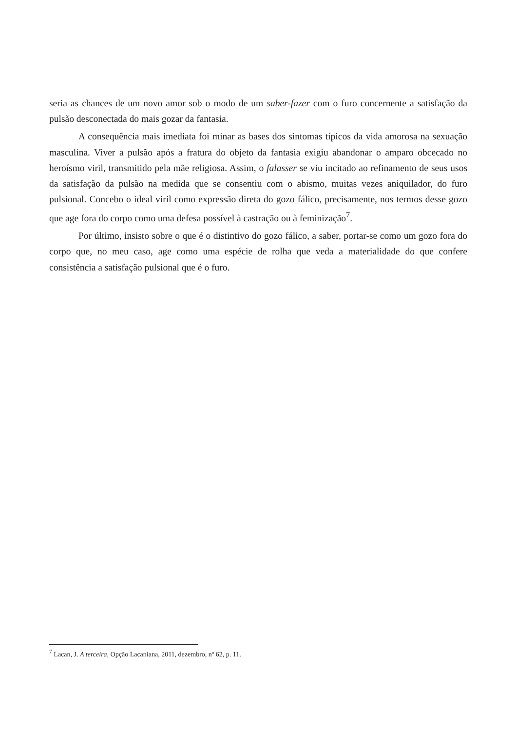seria as chances de um novo amor sob o modo de um saber-fazer com o furo concernente a satisfação da pulsão desconectada do mais gozar da fantasia.
A consequência mais imediata foi minar as bases dos sintomas típicos da vida amorosa na sexuação masculina. Viver a pulsão após a fratura do objeto da fantasia exigiu abandonar o amparo obcecado no heroísmo viril, transmitido pela mãe religiosa. Assim, o falasser se viu incitado ao refinamento de seus usos da satisfação da pulsão na medida que se consentiu com o abismo, muitas vezes aniquilador, do furo pulsional. Concebo o ideal viril como expressão direta do gozo fálico, precisamente, nos termos desse gozo que age fora do corpo como uma defesa possível à castração ou à feminização<sup>7</sup>.
Por último, insisto sobre o que é o distintivo do gozo fálico, a saber, portar-se como um gozo fora do corpo que, no meu caso, age como uma espécie de rolha que veda a materialidade do que confere consistência a satisfação pulsional que é o furo.
<sup>7</sup> Lacan, J. A terceira, Opção Lacaniana, 2011, dezembro, nº 62, p. 11.